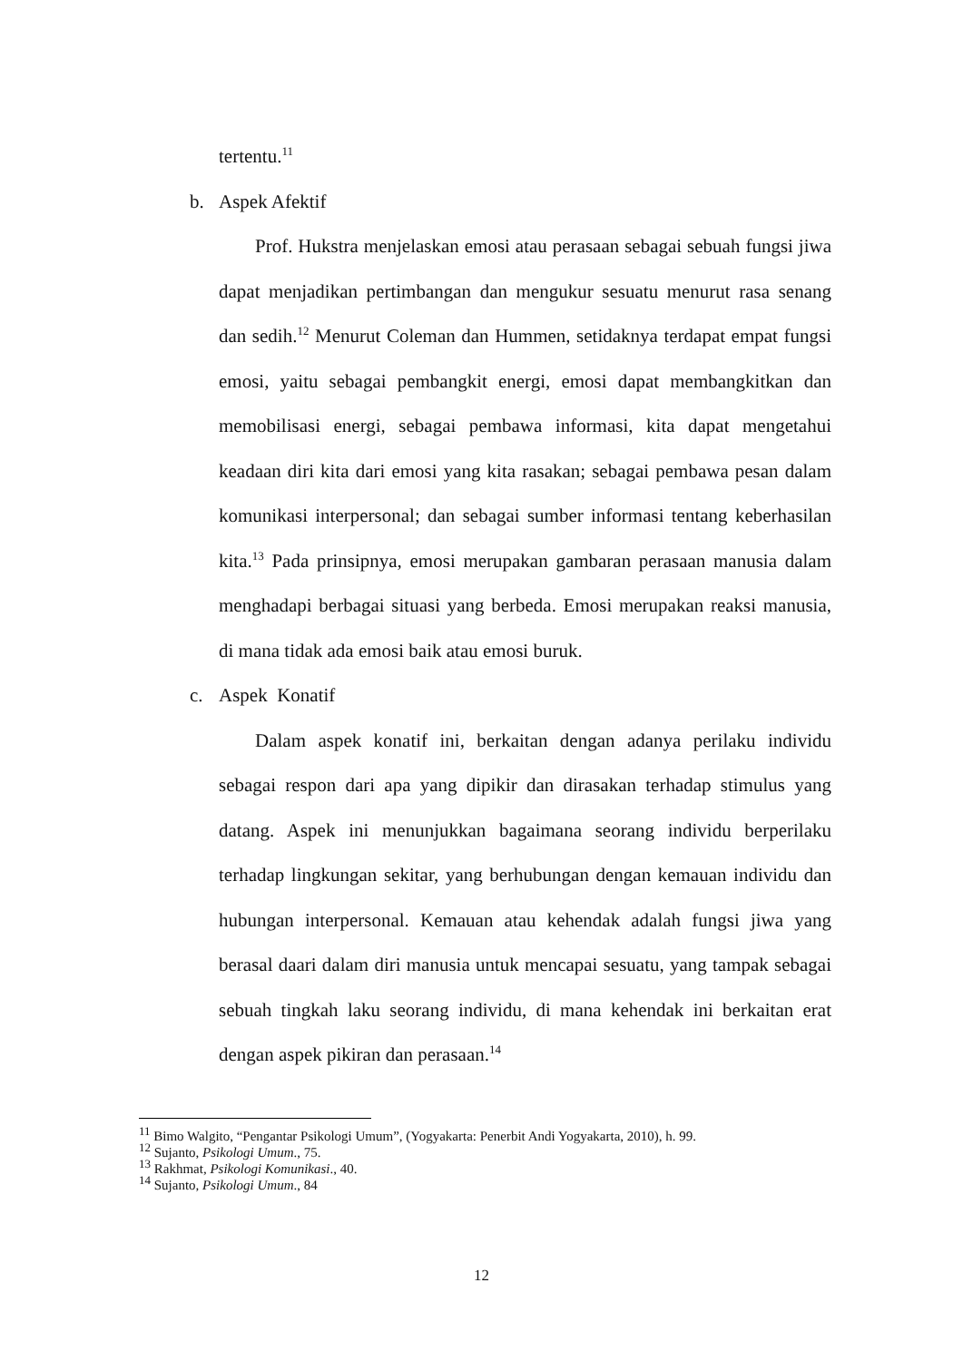tertentu.<sup>11</sup>
b. Aspek Afektif
Prof. Hukstra menjelaskan emosi atau perasaan sebagai sebuah fungsi jiwa dapat menjadikan pertimbangan dan mengukur sesuatu menurut rasa senang dan sedih.<sup>12</sup> Menurut Coleman dan Hummen, setidaknya terdapat empat fungsi emosi, yaitu sebagai pembangkit energi, emosi dapat membangkitkan dan memobilisasi energi, sebagai pembawa informasi, kita dapat mengetahui keadaan diri kita dari emosi yang kita rasakan; sebagai pembawa pesan dalam komunikasi interpersonal; dan sebagai sumber informasi tentang keberhasilan kita.<sup>13</sup> Pada prinsipnya, emosi merupakan gambaran perasaan manusia dalam menghadapi berbagai situasi yang berbeda. Emosi merupakan reaksi manusia, di mana tidak ada emosi baik atau emosi buruk.
c. Aspek Konatif
Dalam aspek konatif ini, berkaitan dengan adanya perilaku individu sebagai respon dari apa yang dipikir dan dirasakan terhadap stimulus yang datang. Aspek ini menunjukkan bagaimana seorang individu berperilaku terhadap lingkungan sekitar, yang berhubungan dengan kemauan individu dan hubungan interpersonal. Kemauan atau kehendak adalah fungsi jiwa yang berasal daari dalam diri manusia untuk mencapai sesuatu, yang tampak sebagai sebuah tingkah laku seorang individu, di mana kehendak ini berkaitan erat dengan aspek pikiran dan perasaan.<sup>14</sup>
<sup>11</sup> Bimo Walgito, “Pengantar Psikologi Umum”, (Yogyakarta: Penerbit Andi Yogyakarta, 2010), h. 99.
<sup>12</sup> Sujanto, Psikologi Umum., 75.
<sup>13</sup> Rakhmat, Psikologi Komunikasi., 40.
<sup>14</sup> Sujanto, Psikologi Umum., 84
12